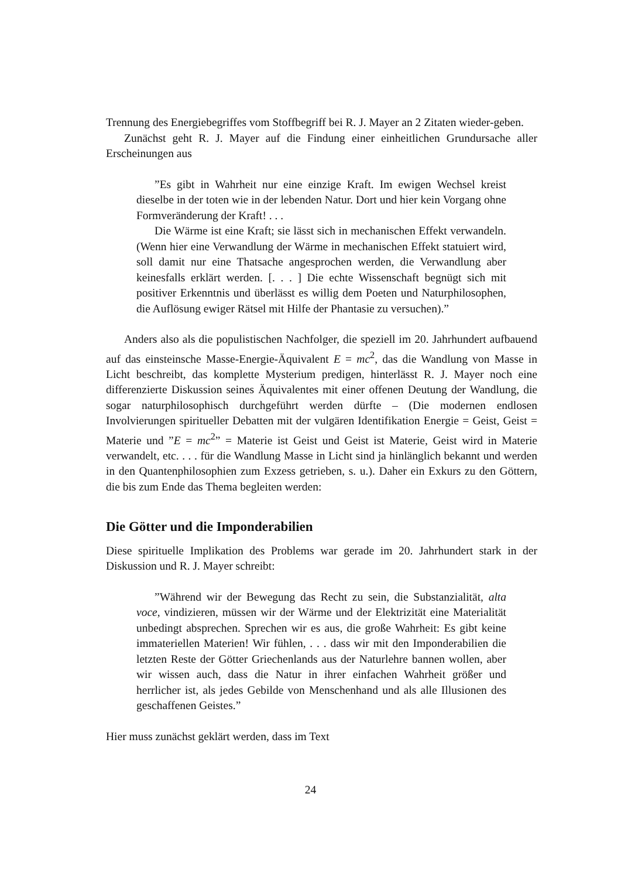Trennung des Energiebegriffes vom Stoffbegriff bei R. J. Mayer an 2 Zitaten wieder-geben.
Zunächst geht R. J. Mayer auf die Findung einer einheitlichen Grundursache aller Erscheinungen aus
”Es gibt in Wahrheit nur eine einzige Kraft. Im ewigen Wechsel kreist dieselbe in der toten wie in der lebenden Natur. Dort und hier kein Vorgang ohne Formveränderung der Kraft! . . .
Die Wärme ist eine Kraft; sie lässt sich in mechanischen Effekt verwandeln. (Wenn hier eine Verwandlung der Wärme in mechanischen Effekt statuiert wird, soll damit nur eine Thatsache angesprochen werden, die Verwandlung aber keinesfalls erklärt werden. [. . . ] Die echte Wissenschaft begnügt sich mit positiver Erkenntnis und überlässt es willig dem Poeten und Naturphilosophen, die Auflösung ewiger Rätsel mit Hilfe der Phantasie zu versuchen).”
Anders also als die populistischen Nachfolger, die speziell im 20. Jahrhundert aufbauend auf das einsteinsche Masse-Energie-Äquivalent E = mc<sup>2</sup>, das die Wandlung von Masse in Licht beschreibt, das komplette Mysterium predigen, hinterlässt R. J. Mayer noch eine differenzierte Diskussion seines Äquivalentes mit einer offenen Deutung der Wandlung, die sogar naturphilosophisch durchgeführt werden dürfte – (Die modernen endlosen Involvierungen spiritueller Debatten mit der vulgären Identifikation Energie = Geist, Geist = Materie und ”E = mc<sup>2</sup>” = Materie ist Geist und Geist ist Materie, Geist wird in Materie verwandelt, etc. . . . für die Wandlung Masse in Licht sind ja hinlänglich bekannt und werden in den Quantenphilosophien zum Exzess getrieben, s. u.). Daher ein Exkurs zu den Göttern, die bis zum Ende das Thema begleiten werden:
Die Götter und die Imponderabilien
Diese spirituelle Implikation des Problems war gerade im 20. Jahrhundert stark in der Diskussion und R. J. Mayer schreibt:
”Während wir der Bewegung das Recht zu sein, die Substanzialität, alta voce, vindizieren, müssen wir der Wärme und der Elektrizität eine Materialität unbedingt absprechen. Sprechen wir es aus, die große Wahrheit: Es gibt keine immateriellen Materien! Wir fühlen, . . . dass wir mit den Imponderabilien die letzten Reste der Götter Griechenlands aus der Naturlehre bannen wollen, aber wir wissen auch, dass die Natur in ihrer einfachen Wahrheit größer und herrlicher ist, als jedes Gebilde von Menschenhand und als alle Illusionen des geschaffenen Geistes.”
Hier muss zunächst geklärt werden, dass im Text
24